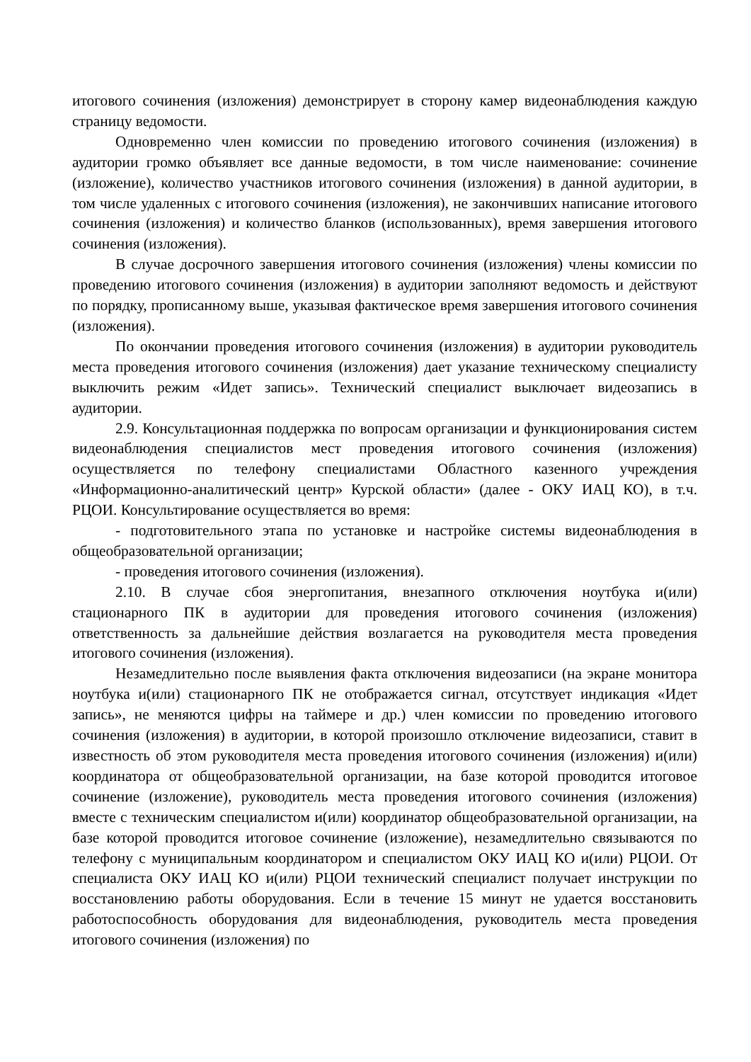итогового сочинения (изложения) демонстрирует в сторону камер видеонаблюдения каждую страницу ведомости.
Одновременно член комиссии по проведению итогового сочинения (изложения) в аудитории громко объявляет все данные ведомости, в том числе наименование: сочинение (изложение), количество участников итогового сочинения (изложения) в данной аудитории, в том числе удаленных с итогового сочинения (изложения), не закончивших написание итогового сочинения (изложения) и количество бланков (использованных), время завершения итогового сочинения (изложения).
В случае досрочного завершения итогового сочинения (изложения) члены комиссии по проведению итогового сочинения (изложения) в аудитории заполняют ведомость и действуют по порядку, прописанному выше, указывая фактическое время завершения итогового сочинения (изложения).
По окончании проведения итогового сочинения (изложения) в аудитории руководитель места проведения итогового сочинения (изложения) дает указание техническому специалисту выключить режим «Идет запись». Технический специалист выключает видеозапись в аудитории.
2.9. Консультационная поддержка по вопросам организации и функционирования систем видеонаблюдения специалистов мест проведения итогового сочинения (изложения) осуществляется по телефону специалистами Областного казенного учреждения «Информационно-аналитический центр» Курской области» (далее - ОКУ ИАЦ КО), в т.ч. РЦОИ. Консультирование осуществляется во время:
- подготовительного этапа по установке и настройке системы видеонаблюдения в общеобразовательной организации;
- проведения итогового сочинения (изложения).
2.10. В случае сбоя энергопитания, внезапного отключения ноутбука и(или) стационарного ПК в аудитории для проведения итогового сочинения (изложения) ответственность за дальнейшие действия возлагается на руководителя места проведения итогового сочинения (изложения).
Незамедлительно после выявления факта отключения видеозаписи (на экране монитора ноутбука и(или) стационарного ПК не отображается сигнал, отсутствует индикация «Идет запись», не меняются цифры на таймере и др.) член комиссии по проведению итогового сочинения (изложения) в аудитории, в которой произошло отключение видеозаписи, ставит в известность об этом руководителя места проведения итогового сочинения (изложения) и(или) координатора от общеобразовательной организации, на базе которой проводится итоговое сочинение (изложение), руководитель места проведения итогового сочинения (изложения) вместе с техническим специалистом и(или) координатор общеобразовательной организации, на базе которой проводится итоговое сочинение (изложение), незамедлительно связываются по телефону с муниципальным координатором и специалистом ОКУ ИАЦ КО и(или) РЦОИ. От специалиста ОКУ ИАЦ КО и(или) РЦОИ технический специалист получает инструкции по восстановлению работы оборудования. Если в течение 15 минут не удается восстановить работоспособность оборудования для видеонаблюдения, руководитель места проведения итогового сочинения (изложения) по